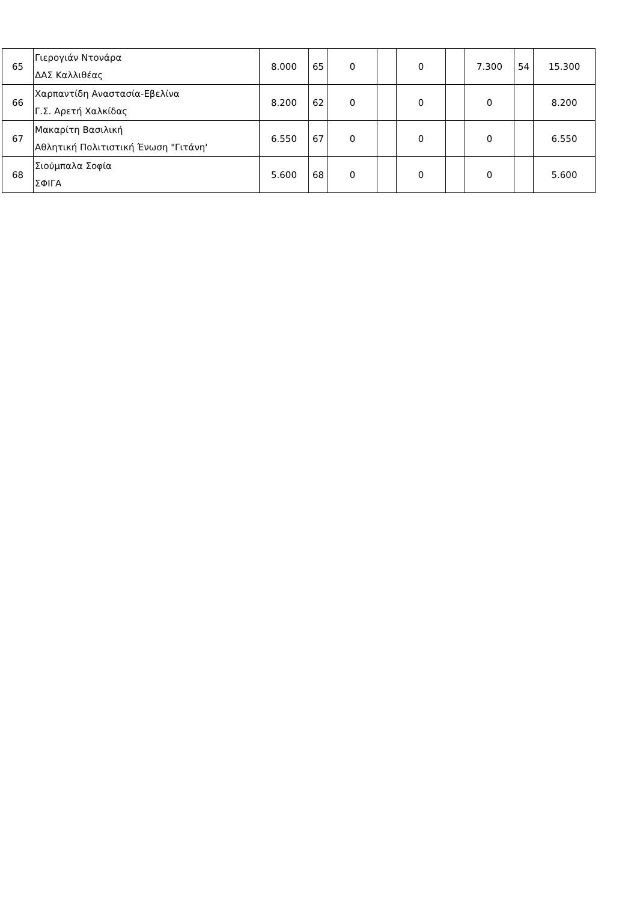| 65 | Γιερογιάν Ντονάρα ΔΑΣ Καλλιθέας | 8.000 | 65 | 0 | | 0 | | 7.300 | 54 | 15.300 |
| 66 | Χαρπαντίδη Αναστασία-Εβελίνα Γ.Σ. Αρετή Χαλκίδας | 8.200 | 62 | 0 | | 0 | | 0 | | 8.200 |
| 67 | Μακαρίτη Βασιλική Αθλητική Πολιτιστική Ένωση "Γιτάνη' | 6.550 | 67 | 0 | | 0 | | 0 | | 6.550 |
| 68 | Σιούμπαλα Σοφία ΣΦΙΓΑ | 5.600 | 68 | 0 | | 0 | | 0 | | 5.600 |